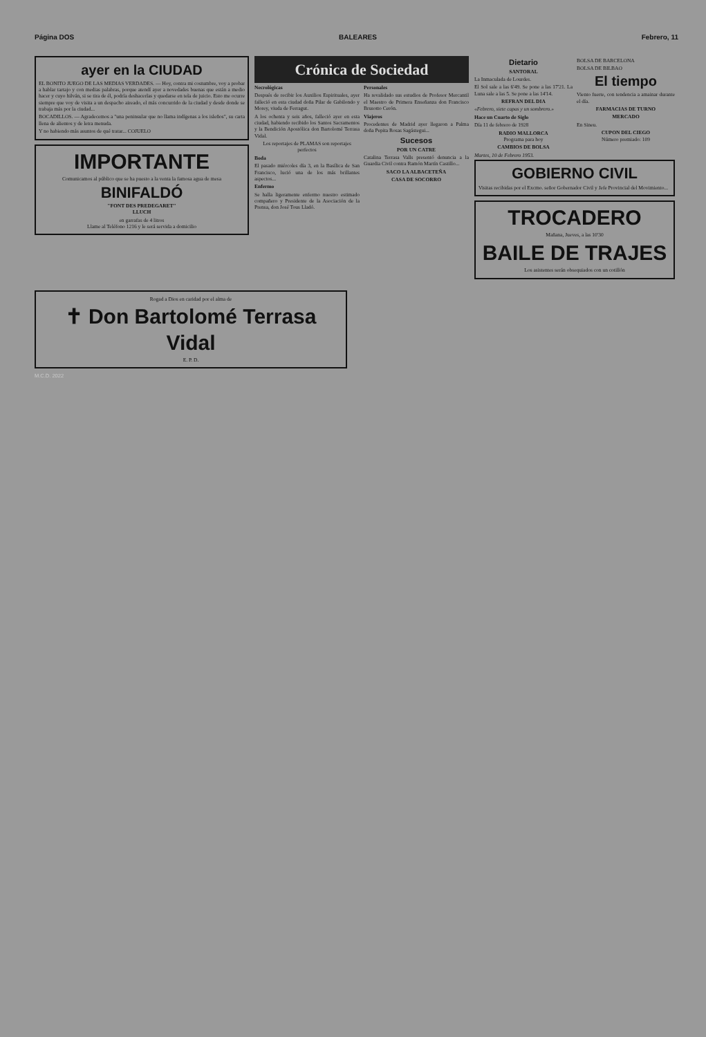Página DOS BALEARES Febrero, 11
ayer en la CIUDAD
EL BONITO JUEGO DE LAS MEDIAS VERDADES. — Hoy, contra mi costumbre, voy a probar a hablar tartajo y con medias palabras, porque atendí ayer a novedades buenas que están a medio hacer y cuyo hilván, si se tira de él, podría deshacerlas y quedarse en tela de juicio. Esto me ocurre siempre que voy de visita a un despacho aireado, el más concurrido de la ciudad y desde donde se trabaja más por la ciudad...
BOCADILLOS. — Agradecemos a "una peninsular que no llama indígenas a los isleños", su carta llena de alientos y de letra menuda.
Y no habiendo más asuntos de qué tratar... COJUELO
IMPORTANTE
Comunicamos al público que se ha puesto a la venta la famosa agua de mesa
BINIFALDÓ
"FONT DES PREDEGARET"
LLUCH
en garrafas de 4 litros
Llame al Teléfono 1216 y le será servida a domicilio
Crónica de Sociedad
Necrológicas
Después de recibir los Auxilios Espirituales, ayer falleció en esta ciudad doña Pilar de Gabilondo y Morey, viuda de Ferragut.
A los ochenta y seis años, falleció ayer en esta ciudad, habiendo recibido los Santos Sacramentos y la Bendición Apostólica don Bartolomé Terrasa Vidal.
Los reportajes de PLAMAS son reportajes perfectos
Boda
El pasado miércoles día 3, en la Basílica de San Francisco, lució una de los más brillantes aspectos...
Enfermo
Se halla ligeramente enfermo nuestro estimado compañero y Presidente de la Asociación de la Prensa, don José Tous Lladó.
Personales
Ha revalidado sus estudios de Profesor Mercantil el Maestro de Primera Enseñanza don Francisco Brusotto Cerón.
Viajeros
Procedentes de Madrid ayer llegaron a Palma doña Pepita Rosas Sagástegui...
Sucesos
POR UN CATRE
Catalina Terrasa Valls presentó denuncia a la Guardia Civil contra Ramón Martín Castillo...
SACO LA ALBACETEÑA
CASA DE SOCORRO
Dietario
SANTORAL
La Inmaculada de Lourdes.
El Sol sale a las 6'49. Se pone a las 17'21. La Luna sale a las 5. Se pone a las 14'14.
REFRAN DEL DIA
«Febrero, siete capas y un sombrero.»
Hace un Cuarto de Siglo
Día 11 de febrero de 1928
RADIO MALLORCA
Programa para hoy
CAMBIOS DE BOLSA
Martes, 10 de Febrero 1953.
BOLSA DE BARCELONA
BOLSA DE BILBAO
El tiempo
Viento fuerte, con tendencia a amainar durante el día.
FARMACIAS DE TURNO
MERCADO
En Sineu.
CUPON DEL CIEGO
Número premiado: 109
GOBIERNO CIVIL
Visitas recibidas por el Excmo. señor Gobernador Civil y Jefe Provincial del Movimiento...
TROCADERO
Mañana, Jueves, a las 10'30
BAILE DE TRAJES
Los asistentes serán obsequiados con un cotillón
Rogad a Dios en caridad por el alma de
✝ Don Bartolomé Terrasa Vidal
E. P. D.
M.C.D. 2022